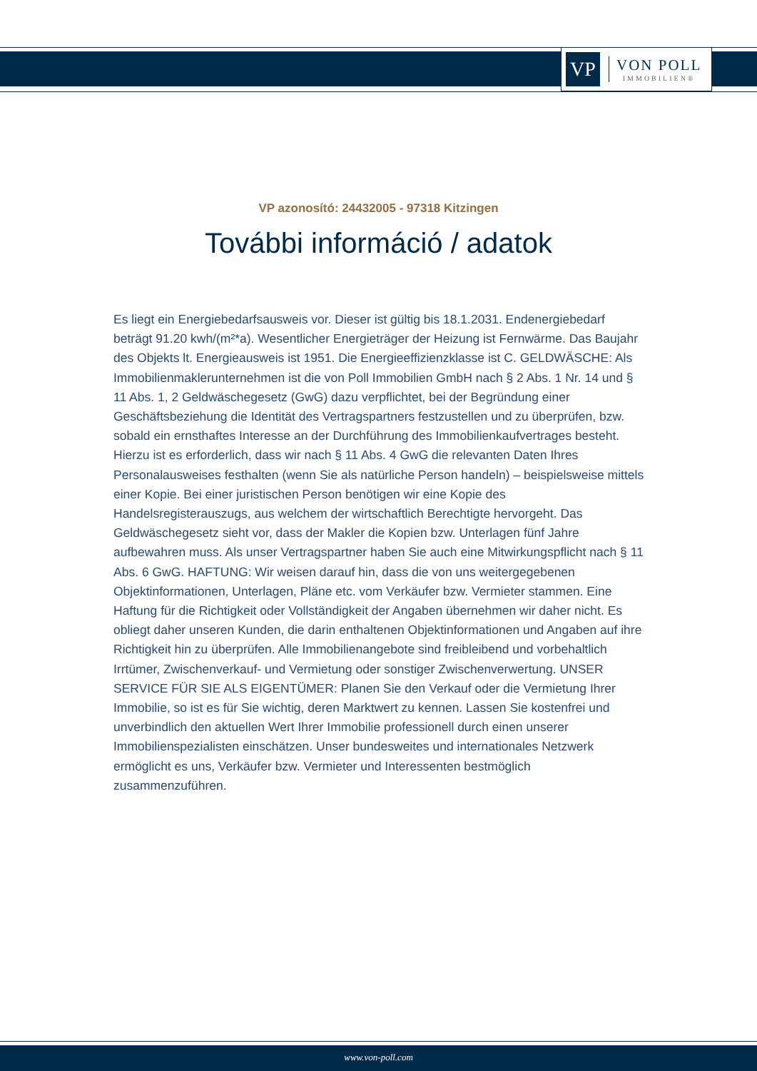VP
VON POLL
IMMOBILIEN®
VP azonosító: 24432005 - 97318 Kitzingen
További információ / adatok
Es liegt ein Energiebedarfsausweis vor. Dieser ist gültig bis 18.1.2031. Endenergiebedarf beträgt 91.20 kwh/(m²*a). Wesentlicher Energieträger der Heizung ist Fernwärme. Das Baujahr des Objekts lt. Energieausweis ist 1951. Die Energieeffizienzklasse ist C. GELDWÄSCHE: Als Immobilienmaklerunternehmen ist die von Poll Immobilien GmbH nach § 2 Abs. 1 Nr. 14 und § 11 Abs. 1, 2 Geldwäschegesetz (GwG) dazu verpflichtet, bei der Begründung einer Geschäftsbeziehung die Identität des Vertragspartners festzustellen und zu überprüfen, bzw. sobald ein ernsthaftes Interesse an der Durchführung des Immobilienkaufvertrages besteht. Hierzu ist es erforderlich, dass wir nach § 11 Abs. 4 GwG die relevanten Daten Ihres Personalausweises festhalten (wenn Sie als natürliche Person handeln) – beispielsweise mittels einer Kopie. Bei einer juristischen Person benötigen wir eine Kopie des Handelsregisterauszugs, aus welchem der wirtschaftlich Berechtigte hervorgeht. Das Geldwäschegesetz sieht vor, dass der Makler die Kopien bzw. Unterlagen fünf Jahre aufbewahren muss. Als unser Vertragspartner haben Sie auch eine Mitwirkungspflicht nach § 11 Abs. 6 GwG. HAFTUNG: Wir weisen darauf hin, dass die von uns weitergegebenen Objektinformationen, Unterlagen, Pläne etc. vom Verkäufer bzw. Vermieter stammen. Eine Haftung für die Richtigkeit oder Vollständigkeit der Angaben übernehmen wir daher nicht. Es obliegt daher unseren Kunden, die darin enthaltenen Objektinformationen und Angaben auf ihre Richtigkeit hin zu überprüfen. Alle Immobilienangebote sind freibleibend und vorbehaltlich Irrtümer, Zwischenverkauf- und Vermietung oder sonstiger Zwischenverwertung. UNSER SERVICE FÜR SIE ALS EIGENTÜMER: Planen Sie den Verkauf oder die Vermietung Ihrer Immobilie, so ist es für Sie wichtig, deren Marktwert zu kennen. Lassen Sie kostenfrei und unverbindlich den aktuellen Wert Ihrer Immobilie professionell durch einen unserer Immobilienspezialisten einschätzen. Unser bundesweites und internationales Netzwerk ermöglicht es uns, Verkäufer bzw. Vermieter und Interessenten bestmöglich zusammenzuführen.
www.von-poll.com